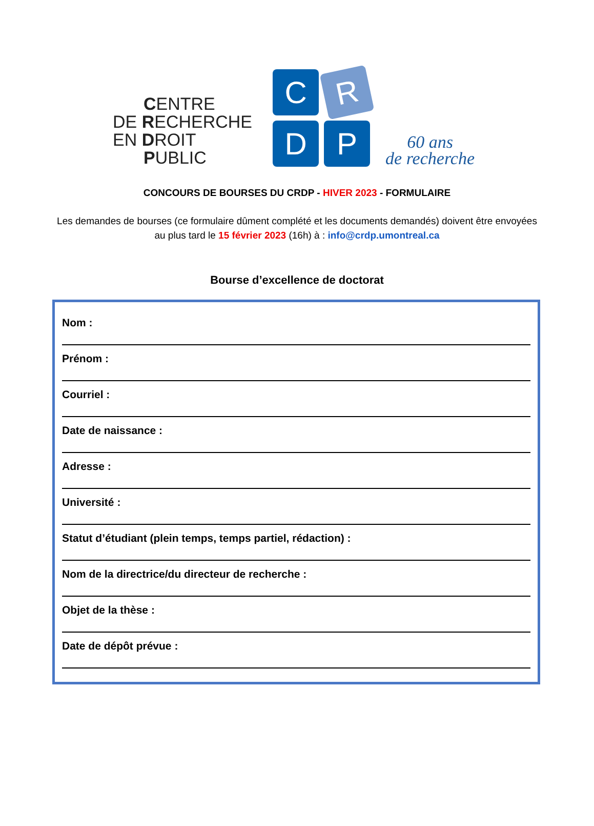CENTRE
DE RECHERCHE
EN DROIT
PUBLIC
C
R
D
P
60 ans
de recherche
CONCOURS DE BOURSES DU CRDP - HIVER 2023 - FORMULAIRE
Les demandes de bourses (ce formulaire dûment complété et les documents demandés) doivent être envoyées au plus tard le 15 février 2023 (16h) à : info@crdp.umontreal.ca
Bourse d’excellence de doctorat
Nom :
Prénom :
Courriel :
Date de naissance :
Adresse :
Université :
Statut d’étudiant (plein temps, temps partiel, rédaction) :
Nom de la directrice/du directeur de recherche :
Objet de la thèse :
Date de dépôt prévue :